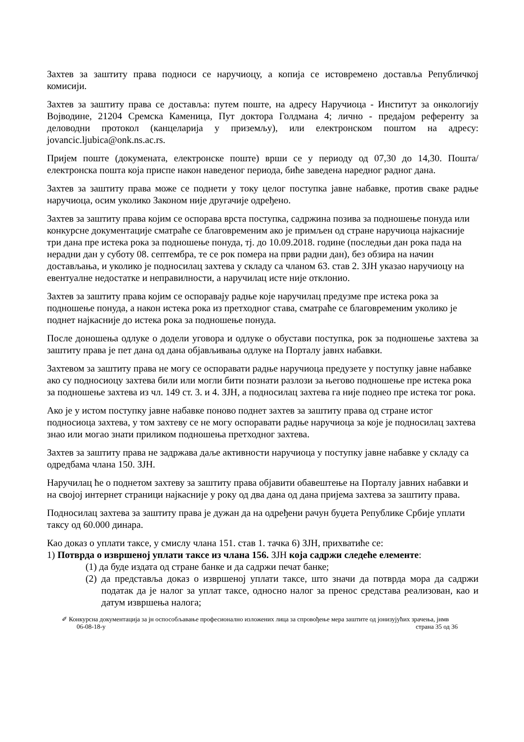Захтев за заштиту права подноси се наручиоцу, а копија се истовремено доставља Републичкој комисији.
Захтев за заштиту права се доставља: путем поште, на адресу Наручиоца - Институт за онкологију Војводине, 21204 Сремска Каменица, Пут доктора Голдмана 4; лично - предајом референту за деловодни протокол (канцеларија у приземљу), или електронском поштом на адресу: jovancic.ljubica@onk.ns.ac.rs.
Пријем поште (докумената, електронске поште) врши се у периоду од 07,30 до 14,30. Пошта/електронска пошта која приспе након наведеног периода, биће заведена наредног радног дана.
Захтев за заштиту права може се поднети у току целог поступка јавне набавке, против сваке радње наручиоца, осим уколико Законом није другачије одређено.
Захтев за заштиту права којим се оспорава врста поступка, садржина позива за подношење понуда или конкурсне документације сматраће се благовременим ако је примљен од стране наручиоца најкасније три дана пре истека рока за подношење понуда, тј. до 10.09.2018. године (последњи дан рока пада на нерадни дан у суботу 08. септембра, те се рок помера на први радни дан), без обзира на начин достављања, и уколико је подносилац захтева у складу са чланом 63. став 2. ЗЈН указао наручиоцу на евентуалне недостатке и неправилности, а наручилац исте није отклонио.
Захтев за заштиту права којим се оспоравају радње које наручилац предузме пре истека рока за подношење понуда, а након истека рока из претходног става, сматраће се благовременим уколико је поднет најкасније до истека рока за подношење понуда.
После доношења одлуке о додели уговора и одлуке о обустави поступка, рок за подношење захтева за заштиту права је пет дана од дана објављивања одлуке на Порталу јавнх набавки.
Захтевом за заштиту права не могу се оспоравати радње наручиоца предузете у поступку јавне набавке ако су подносиоцу захтева били или могли бити познати разлози за његово подношење пре истека рока за подношење захтева из чл. 149 ст. 3. и 4. ЗЈН, а подносилац захтева га није поднео пре истека тог рока.
Ако је у истом поступку јавне набавке поново поднет захтев за заштиту права од стране истог подносиоца захтева, у том захтеву се не могу оспоравати радње наручиоца за које је подносилац захтева знао или могао знати приликом подношења претходног захтева.
Захтев за заштиту права не задржава даље активности наручиоца у поступку јавне набавке у складу са одредбама члана 150. ЗЈН.
Наручилац ће о поднетом захтеву за заштиту права објавити обавештење на Порталу јавних набавки и на својој интернет страници најкасније у року од два дана од дана пријема захтева за заштиту права.
Подносилац захтева за заштиту права је дужан да на одређени рачун буџета Републике Србије уплати таксу од 60.000 динара.
Као доказ о уплати таксе, у смислу члана 151. став 1. тачка 6) ЗЈН, прихватиће се:
1) Потврда о извршеној уплати таксе из члана 156. ЗЈН која садржи следеће елементе:
(1) да буде издата од стране банке и да садржи печат банке;
(2) да представља доказ о извршеној уплати таксе, што значи да потврда мора да садржи податак да је налог за уплат таксе, односно налог за пренос средстава реализован, као и датум извршења налога;
✐ Конкурсна документација за јн оспособљавање професионално изложених лица за спровођење мера заштите од јонизујућих зрачења, јнмв
06-08-18-у страна 35 од 36